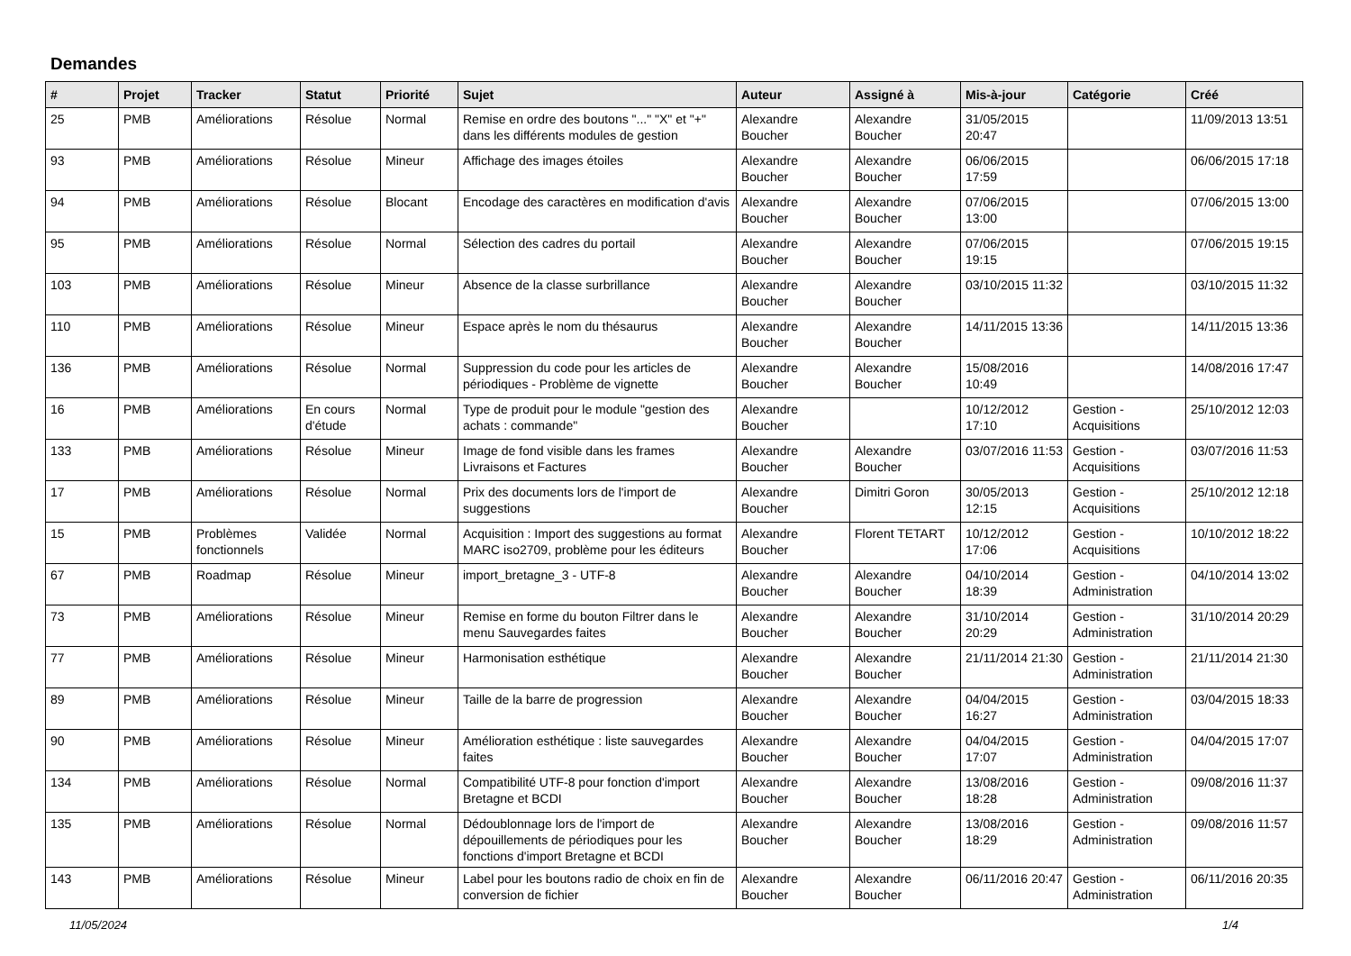Demandes
| # | Projet | Tracker | Statut | Priorité | Sujet | Auteur | Assigné à | Mis-à-jour | Catégorie | Créé |
| --- | --- | --- | --- | --- | --- | --- | --- | --- | --- | --- |
| 25 | PMB | Améliorations | Résolue | Normal | Remise en ordre des boutons "..." "X" et "+" dans les différents modules de gestion | Alexandre Boucher | Alexandre Boucher | 31/05/2015 20:47 | | 11/09/2013 13:51 |
| 93 | PMB | Améliorations | Résolue | Mineur | Affichage des images étoiles | Alexandre Boucher | Alexandre Boucher | 06/06/2015 17:59 | | 06/06/2015 17:18 |
| 94 | PMB | Améliorations | Résolue | Blocant | Encodage des caractères en modification d'avis | Alexandre Boucher | Alexandre Boucher | 07/06/2015 13:00 | | 07/06/2015 13:00 |
| 95 | PMB | Améliorations | Résolue | Normal | Sélection des cadres du portail | Alexandre Boucher | Alexandre Boucher | 07/06/2015 19:15 | | 07/06/2015 19:15 |
| 103 | PMB | Améliorations | Résolue | Mineur | Absence de la classe surbrillance | Alexandre Boucher | Alexandre Boucher | 03/10/2015 11:32 | | 03/10/2015 11:32 |
| 110 | PMB | Améliorations | Résolue | Mineur | Espace après le nom du thésaurus | Alexandre Boucher | Alexandre Boucher | 14/11/2015 13:36 | | 14/11/2015 13:36 |
| 136 | PMB | Améliorations | Résolue | Normal | Suppression du code pour les articles de périodiques - Problème de vignette | Alexandre Boucher | Alexandre Boucher | 15/08/2016 10:49 | | 14/08/2016 17:47 |
| 16 | PMB | Améliorations | En cours d'étude | Normal | Type de produit pour le module "gestion des achats : commande" | Alexandre Boucher | | 10/12/2012 17:10 | Gestion - Acquisitions | 25/10/2012 12:03 |
| 133 | PMB | Améliorations | Résolue | Mineur | Image de fond visible dans les frames Livraisons et Factures | Alexandre Boucher | Alexandre Boucher | 03/07/2016 11:53 | Gestion - Acquisitions | 03/07/2016 11:53 |
| 17 | PMB | Améliorations | Résolue | Normal | Prix des documents lors de l'import de suggestions | Alexandre Boucher | Dimitri Goron | 30/05/2013 12:15 | Gestion - Acquisitions | 25/10/2012 12:18 |
| 15 | PMB | Problèmes fonctionnels | Validée | Normal | Acquisition : Import des suggestions au format MARC iso2709, problème pour les éditeurs | Alexandre Boucher | Florent TETART | 10/12/2012 17:06 | Gestion - Acquisitions | 10/10/2012 18:22 |
| 67 | PMB | Roadmap | Résolue | Mineur | import_bretagne_3 - UTF-8 | Alexandre Boucher | Alexandre Boucher | 04/10/2014 18:39 | Gestion - Administration | 04/10/2014 13:02 |
| 73 | PMB | Améliorations | Résolue | Mineur | Remise en forme du bouton Filtrer dans le menu Sauvegardes faites | Alexandre Boucher | Alexandre Boucher | 31/10/2014 20:29 | Gestion - Administration | 31/10/2014 20:29 |
| 77 | PMB | Améliorations | Résolue | Mineur | Harmonisation esthétique | Alexandre Boucher | Alexandre Boucher | 21/11/2014 21:30 | Gestion - Administration | 21/11/2014 21:30 |
| 89 | PMB | Améliorations | Résolue | Mineur | Taille de la barre de progression | Alexandre Boucher | Alexandre Boucher | 04/04/2015 16:27 | Gestion - Administration | 03/04/2015 18:33 |
| 90 | PMB | Améliorations | Résolue | Mineur | Amélioration esthétique : liste sauvegardes faites | Alexandre Boucher | Alexandre Boucher | 04/04/2015 17:07 | Gestion - Administration | 04/04/2015 17:07 |
| 134 | PMB | Améliorations | Résolue | Normal | Compatibilité UTF-8 pour fonction d'import Bretagne et BCDI | Alexandre Boucher | Alexandre Boucher | 13/08/2016 18:28 | Gestion - Administration | 09/08/2016 11:37 |
| 135 | PMB | Améliorations | Résolue | Normal | Dédoublonnage lors de l'import de dépouillements de périodiques pour les fonctions d'import Bretagne et BCDI | Alexandre Boucher | Alexandre Boucher | 13/08/2016 18:29 | Gestion - Administration | 09/08/2016 11:57 |
| 143 | PMB | Améliorations | Résolue | Mineur | Label pour les boutons radio de choix en fin de conversion de fichier | Alexandre Boucher | Alexandre Boucher | 06/11/2016 20:47 | Gestion - Administration | 06/11/2016 20:35 |
11/05/2024 1/4